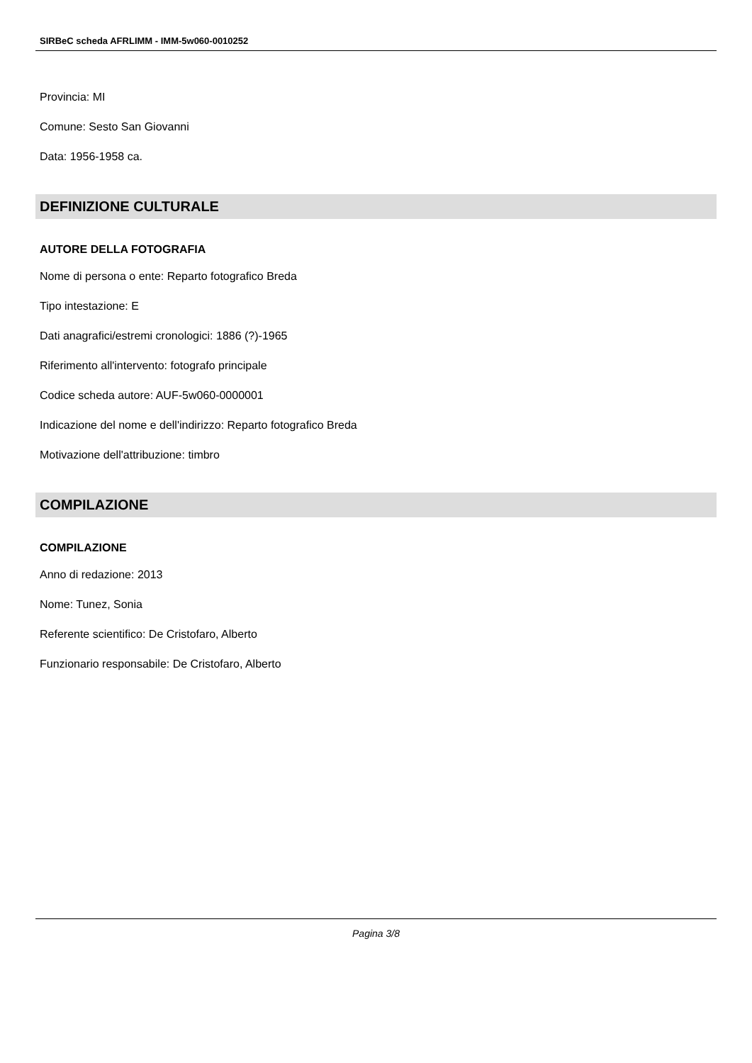SIRBeC scheda AFRLIMM - IMM-5w060-0010252
Provincia: MI
Comune: Sesto San Giovanni
Data: 1956-1958 ca.
DEFINIZIONE CULTURALE
AUTORE DELLA FOTOGRAFIA
Nome di persona o ente: Reparto fotografico Breda
Tipo intestazione: E
Dati anagrafici/estremi cronologici: 1886 (?)-1965
Riferimento all'intervento: fotografo principale
Codice scheda autore: AUF-5w060-0000001
Indicazione del nome e dell'indirizzo: Reparto fotografico Breda
Motivazione dell'attribuzione: timbro
COMPILAZIONE
COMPILAZIONE
Anno di redazione: 2013
Nome: Tunez, Sonia
Referente scientifico: De Cristofaro, Alberto
Funzionario responsabile: De Cristofaro, Alberto
Pagina 3/8